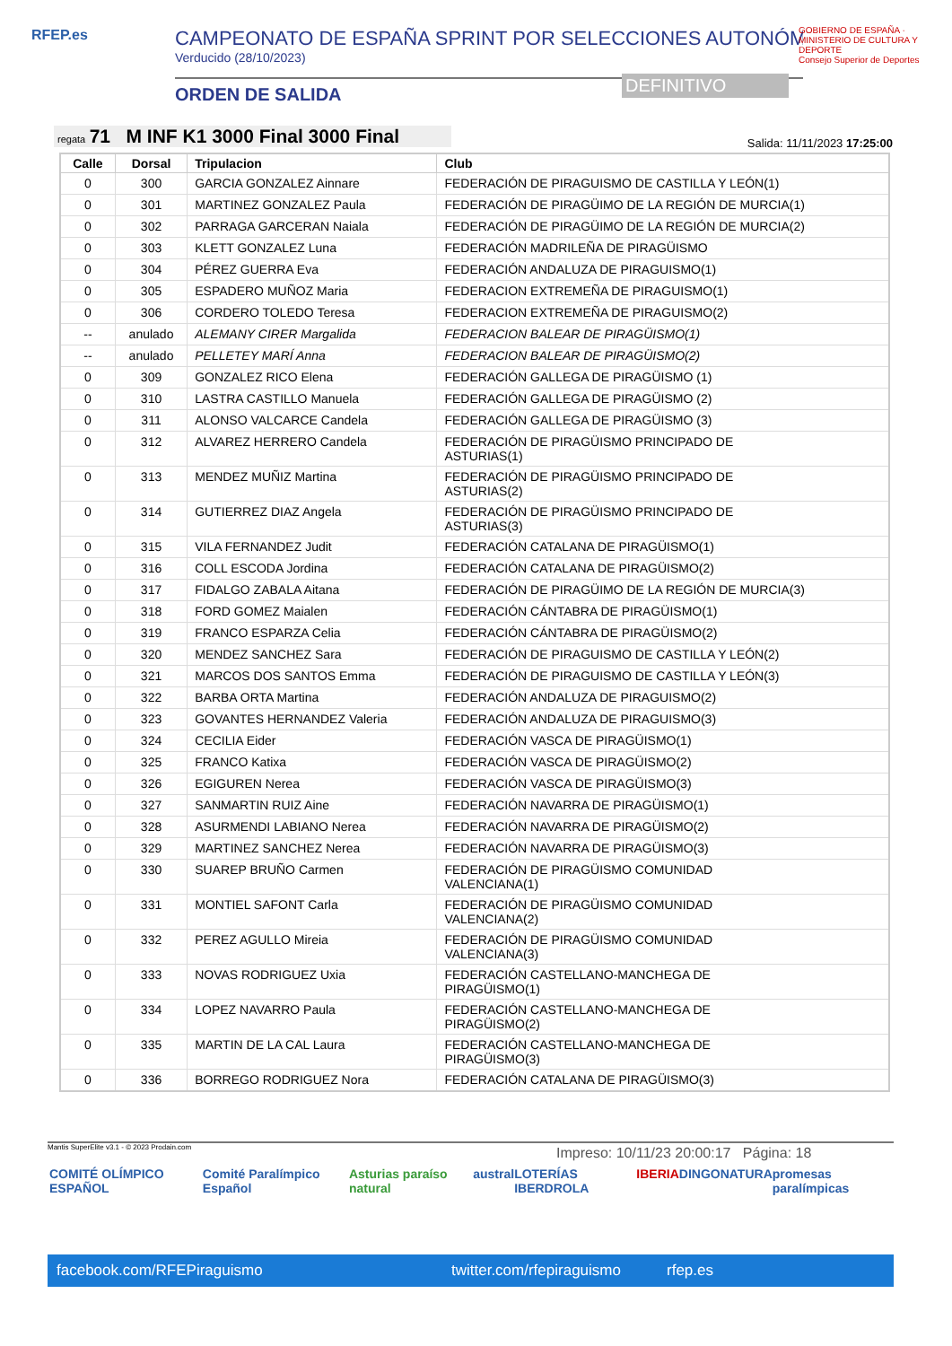RFEP.es
CAMPEONATO DE ESPAÑA SPRINT POR SELECCIONES AUTONÓMI
Verducido (28/10/2023)
ORDEN DE SALIDA
DEFINITIVO
GOBIERNO DE ESPAÑA · MINISTERIO DE CULTURA Y DEPORTE
Consejo Superior de Deportes
regata 71 M INF K1 3000 Final 3000 Final Salida: 11/11/2023 17:25:00
| Calle | Dorsal | Tripulacion | Club |
| --- | --- | --- | --- |
| 0 | 300 | GARCIA GONZALEZ Ainnare | FEDERACIÓN DE PIRAGUISMO DE CASTILLA Y LEÓN(1) |
| 0 | 301 | MARTINEZ GONZALEZ Paula | FEDERACIÓN DE PIRAGÜIMO DE LA REGIÓN DE MURCIA(1) |
| 0 | 302 | PARRAGA GARCERAN Naiala | FEDERACIÓN DE PIRAGÜIMO DE LA REGIÓN DE MURCIA(2) |
| 0 | 303 | KLETT GONZALEZ Luna | FEDERACIÓN MADRILEÑA DE PIRAGÜISMO |
| 0 | 304 | PÉREZ GUERRA Eva | FEDERACIÓN ANDALUZA DE PIRAGUISMO(1) |
| 0 | 305 | ESPADERO MUÑOZ Maria | FEDERACION EXTREMEÑA DE PIRAGUISMO(1) |
| 0 | 306 | CORDERO TOLEDO Teresa | FEDERACION EXTREMEÑA DE PIRAGUISMO(2) |
| -- | anulado | ALEMANY CIRER Margalida | FEDERACION BALEAR DE PIRAGÜISMO(1) |
| -- | anulado | PELLETEY MARÍ Anna | FEDERACION BALEAR DE PIRAGÜISMO(2) |
| 0 | 309 | GONZALEZ RICO Elena | FEDERACIÓN GALLEGA DE PIRAGÜISMO (1) |
| 0 | 310 | LASTRA CASTILLO Manuela | FEDERACIÓN GALLEGA DE PIRAGÜISMO (2) |
| 0 | 311 | ALONSO VALCARCE Candela | FEDERACIÓN GALLEGA DE PIRAGÜISMO (3) |
| 0 | 312 | ALVAREZ HERRERO Candela | FEDERACIÓN DE PIRAGÜISMO PRINCIPADO DE ASTURIAS(1) |
| 0 | 313 | MENDEZ MUÑIZ Martina | FEDERACIÓN DE PIRAGÜISMO PRINCIPADO DE ASTURIAS(2) |
| 0 | 314 | GUTIERREZ DIAZ Angela | FEDERACIÓN DE PIRAGÜISMO PRINCIPADO DE ASTURIAS(3) |
| 0 | 315 | VILA FERNANDEZ Judit | FEDERACIÓN CATALANA DE PIRAGÜISMO(1) |
| 0 | 316 | COLL ESCODA Jordina | FEDERACIÓN CATALANA DE PIRAGÜISMO(2) |
| 0 | 317 | FIDALGO ZABALA Aitana | FEDERACIÓN DE PIRAGÜIMO DE LA REGIÓN DE MURCIA(3) |
| 0 | 318 | FORD GOMEZ Maialen | FEDERACIÓN CÁNTABRA DE PIRAGÜISMO(1) |
| 0 | 319 | FRANCO ESPARZA Celia | FEDERACIÓN CÁNTABRA DE PIRAGÜISMO(2) |
| 0 | 320 | MENDEZ SANCHEZ Sara | FEDERACIÓN DE PIRAGUISMO DE CASTILLA Y LEÓN(2) |
| 0 | 321 | MARCOS DOS SANTOS Emma | FEDERACIÓN DE PIRAGUISMO DE CASTILLA Y LEÓN(3) |
| 0 | 322 | BARBA ORTA Martina | FEDERACIÓN ANDALUZA DE PIRAGUISMO(2) |
| 0 | 323 | GOVANTES HERNANDEZ Valeria | FEDERACIÓN ANDALUZA DE PIRAGUISMO(3) |
| 0 | 324 | CECILIA Eider | FEDERACIÓN VASCA DE PIRAGÜISMO(1) |
| 0 | 325 | FRANCO Katixa | FEDERACIÓN VASCA DE PIRAGÜISMO(2) |
| 0 | 326 | EGIGUREN Nerea | FEDERACIÓN VASCA DE PIRAGÜISMO(3) |
| 0 | 327 | SANMARTIN RUIZ Aine | FEDERACIÓN NAVARRA DE PIRAGÜISMO(1) |
| 0 | 328 | ASURMENDI LABIANO Nerea | FEDERACIÓN NAVARRA DE PIRAGÜISMO(2) |
| 0 | 329 | MARTINEZ SANCHEZ Nerea | FEDERACIÓN NAVARRA DE PIRAGÜISMO(3) |
| 0 | 330 | SUAREP BRUÑO Carmen | FEDERACIÓN DE PIRAGÜISMO COMUNIDAD VALENCIANA(1) |
| 0 | 331 | MONTIEL SAFONT Carla | FEDERACIÓN DE PIRAGÜISMO COMUNIDAD VALENCIANA(2) |
| 0 | 332 | PEREZ AGULLO Mireia | FEDERACIÓN DE PIRAGÜISMO COMUNIDAD VALENCIANA(3) |
| 0 | 333 | NOVAS RODRIGUEZ Uxia | FEDERACIÓN CASTELLANO-MANCHEGA DE PIRAGÜISMO(1) |
| 0 | 334 | LOPEZ NAVARRO Paula | FEDERACIÓN CASTELLANO-MANCHEGA DE PIRAGÜISMO(2) |
| 0 | 335 | MARTIN DE LA CAL Laura | FEDERACIÓN CASTELLANO-MANCHEGA DE PIRAGÜISMO(3) |
| 0 | 336 | BORREGO RODRIGUEZ Nora | FEDERACIÓN CATALANA DE PIRAGÜISMO(3) |
Mantis SuperElite v3.1 - © 2023 Prodain.com
Impreso: 10/11/23 20:00:17 Página: 18
COMITÉ OLÍMPICO ESPAÑOL Comité Paralímpico Español Asturias paraíso natural austral LOTERÍAS IBERDROLA IBERIA DINGONATURA promesas paralímpicas
facebook.com/RFEPiraguismo twitter.com/rfepiraguismo rfep.es